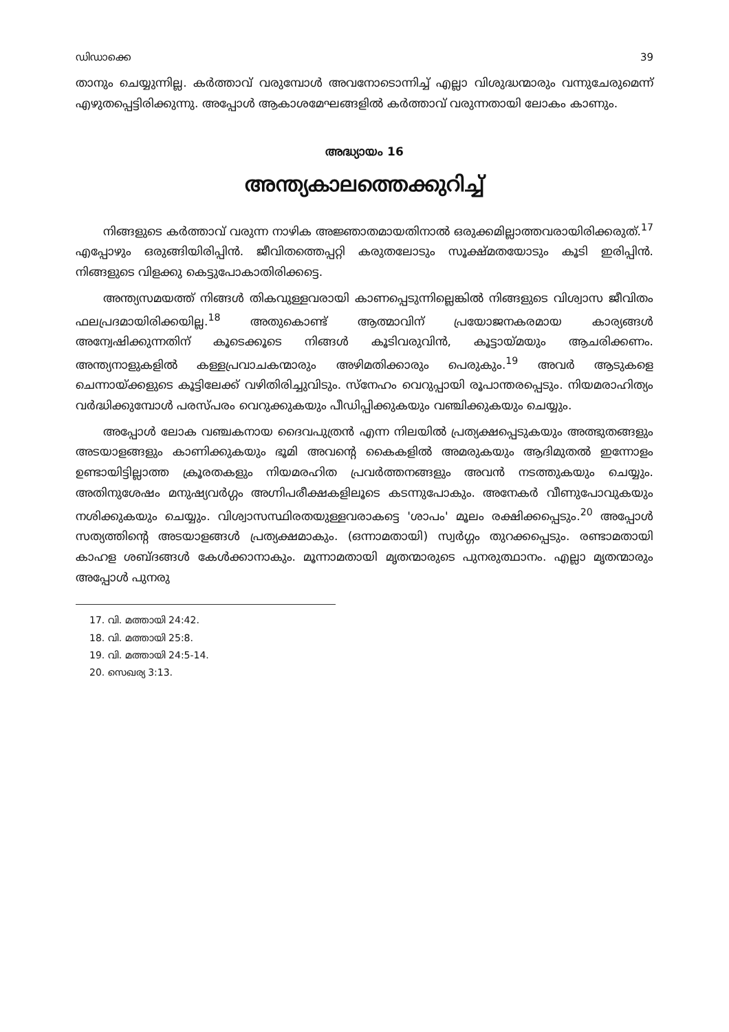ഡിഡാക്കെ 39
താനും ചെയ്യുന്നില്ല. കർത്താവ് വരുമ്പോൾ അവനോടൊന്നിച്ച് എല്ലാ വിശുദ്ധന്മാരും വന്നുചേരുമെന്ന് എഴുതപ്പെട്ടിരിക്കുന്നു. അപ്പോൾ ആകാശമേഘങ്ങളിൽ കർത്താവ് വരുന്നതായി ലോകം കാണും.
അദ്ധ്യായം 16
അന്ത്യകാലത്തെക്കുറിച്ച്
നിങ്ങളുടെ കർത്താവ് വരുന്ന നാഴിക അജ്ഞാതമായതിനാൽ ഒരുക്കമില്ലാത്തവരായിരിക്കരുത്.<sup>17</sup> എപ്പോഴും ഒരുങ്ങിയിരിപ്പിൻ. ജീവിതത്തെപ്പറ്റി കരുതലോടും സൂക്ഷ്മതയോടും കൂടി ഇരിപ്പിൻ. നിങ്ങളുടെ വിളക്കു കെട്ടുപോകാതിരിക്കട്ടെ.
അന്ത്യസമയത്ത് നിങ്ങൾ തികവുള്ളവരായി കാണപ്പെടുന്നില്ലെങ്കിൽ നിങ്ങളുടെ വിശ്വാസ ജീവിതം ഫലപ്രദമായിരിക്കയില്ല.<sup>18</sup> അതുകൊണ്ട് ആത്മാവിന് പ്രയോജനകരമായ കാര്യങ്ങൾ അന്വേഷിക്കുന്നതിന് കൂടെക്കൂടെ നിങ്ങൾ കൂടിവരുവിൻ, കൂട്ടായ്മയും ആചരിക്കണം. അന്ത്യനാളുകളിൽ കള്ളപ്രവാചകന്മാരും അഴിമതിക്കാരും പെരുകും.<sup>19</sup> അവർ ആടുകളെ ചെന്നായ്ക്കളുടെ കൂട്ടിലേക്ക് വഴിതിരിച്ചുവിടും. സ്നേഹം വെറുപ്പായി രൂപാന്തരപ്പെടും. നിയമരാഹിത്യം വർദ്ധിക്കുമ്പോൾ പരസ്പരം വെറുക്കുകയും പീഡിപ്പിക്കുകയും വഞ്ചിക്കുകയും ചെയ്യും.
അപ്പോൾ ലോക വഞ്ചകനായ ദൈവപുത്രൻ എന്ന നിലയിൽ പ്രത്യക്ഷപ്പെടുകയും അത്ഭുതങ്ങളും അടയാളങ്ങളും കാണിക്കുകയും ഭൂമി അവന്റെ കൈകളിൽ അമരുകയും ആദിമുതൽ ഇന്നോളം ഉണ്ടായിട്ടില്ലാത്ത ക്രൂരതകളും നിയമരഹിത പ്രവർത്തനങ്ങളും അവൻ നടത്തുകയും ചെയ്യും. അതിനുശേഷം മനുഷ്യവർഗ്ഗം അഗ്നിപരീക്ഷകളിലൂടെ കടന്നുപോകും. അനേകർ വീണുപോവുകയും നശിക്കുകയും ചെയ്യും. വിശ്വാസസ്ഥിരതയുള്ളവരാകട്ടെ 'ശാപം' മൂലം രക്ഷിക്കപ്പെടും.<sup>20</sup> അപ്പോൾ സത്യത്തിന്റെ അടയാളങ്ങൾ പ്രത്യക്ഷമാകും. (ഒന്നാമതായി) സ്വർഗ്ഗം തുറക്കപ്പെടും. രണ്ടാമതായി കാഹള ശബ്ദങ്ങൾ കേൾക്കാനാകും. മൂന്നാമതായി മൃതന്മാരുടെ പുനരുത്ഥാനം. എല്ലാ മൃതന്മാരും അപ്പോൾ പുനരു
17. വി. മത്തായി 24:42.
18. വി. മത്തായി 25:8.
19. വി. മത്തായി 24:5-14.
20. സെഖര്യ 3:13.